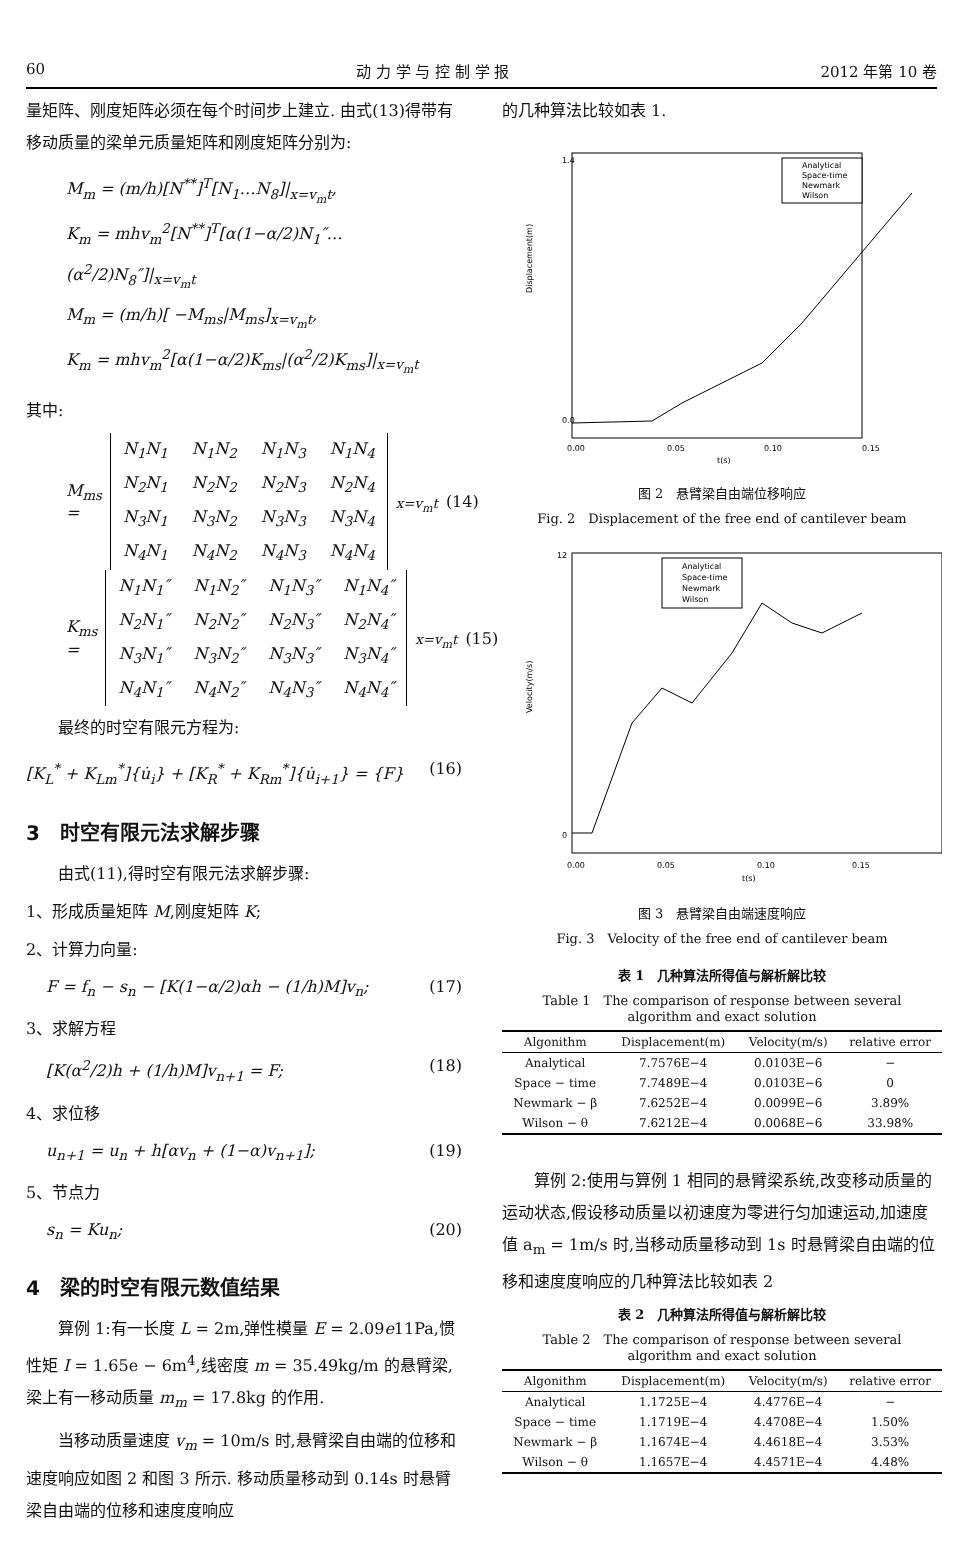60 动 力 学 与 控 制 学 报 2012 年第 10 卷
量矩阵、刚度矩阵必须在每个时间步上建立. 由式(13)得带有移动质量的梁单元质量矩阵和刚度矩阵分别为:
M<sub>m</sub> = (m/h)[N<sup>**</sup>]<sup>T</sup>[N<sub>1</sub>…N<sub>8</sub>]|<sub>x=v<sub>m</sub>t</sub>,
K<sub>m</sub> = mhv<sub>m</sub><sup>2</sup>[N<sup>**</sup>]<sup>T</sup>[α(1−α/2)N<sub>1</sub>″…(α<sup>2</sup>/2)N<sub>8</sub>″]|<sub>x=v<sub>m</sub>t</sub>
M<sub>m</sub> = (m/h)[ −M<sub>ms</sub>|M<sub>ms</sub>]<sub>x=v<sub>m</sub>t</sub>,
K<sub>m</sub> = mhv<sub>m</sub><sup>2</sup>[α(1−α/2)K<sub>ms</sub>|(α<sup>2</sup>/2)K<sub>ms</sub>]|<sub>x=v<sub>m</sub>t</sub>
其中:
M<sub>ms</sub> =
| N<sub>1</sub>N<sub>1</sub> | N<sub>1</sub>N<sub>2</sub> | N<sub>1</sub>N<sub>3</sub> | N<sub>1</sub>N<sub>4</sub> |
| N<sub>2</sub>N<sub>1</sub> | N<sub>2</sub>N<sub>2</sub> | N<sub>2</sub>N<sub>3</sub> | N<sub>2</sub>N<sub>4</sub> |
| N<sub>3</sub>N<sub>1</sub> | N<sub>3</sub>N<sub>2</sub> | N<sub>3</sub>N<sub>3</sub> | N<sub>3</sub>N<sub>4</sub> |
| N<sub>4</sub>N<sub>1</sub> | N<sub>4</sub>N<sub>2</sub> | N<sub>4</sub>N<sub>3</sub> | N<sub>4</sub>N<sub>4</sub> |
<sub>x=v<sub>m</sub>t</sub> (14)
K<sub>ms</sub> =
| N<sub>1</sub>N<sub>1</sub>″ | N<sub>1</sub>N<sub>2</sub>″ | N<sub>1</sub>N<sub>3</sub>″ | N<sub>1</sub>N<sub>4</sub>″ |
| N<sub>2</sub>N<sub>1</sub>″ | N<sub>2</sub>N<sub>2</sub>″ | N<sub>2</sub>N<sub>3</sub>″ | N<sub>2</sub>N<sub>4</sub>″ |
| N<sub>3</sub>N<sub>1</sub>″ | N<sub>3</sub>N<sub>2</sub>″ | N<sub>3</sub>N<sub>3</sub>″ | N<sub>3</sub>N<sub>4</sub>″ |
| N<sub>4</sub>N<sub>1</sub>″ | N<sub>4</sub>N<sub>2</sub>″ | N<sub>4</sub>N<sub>3</sub>″ | N<sub>4</sub>N<sub>4</sub>″ |
<sub>x=v<sub>m</sub>t</sub> (15)
最终的时空有限元方程为:
[K<sub>L</sub><sup>*</sup> + K<sub>Lm</sub><sup>*</sup>]{u̇<sub>i</sub>} + [K<sub>R</sub><sup>*</sup> + K<sub>Rm</sub><sup>*</sup>]{u̇<sub>i+1</sub>} = {F} (16)
3　时空有限元法求解步骤
由式(11),得时空有限元法求解步骤:
1、形成质量矩阵 M,刚度矩阵 K;
2、计算力向量:
F = f<sub>n</sub> − s<sub>n</sub> − [K(1−α/2)αh − (1/h)M]v<sub>n</sub>; (17)
3、求解方程
[K(α<sup>2</sup>/2)h + (1/h)M]v<sub>n+1</sub> = F; (18)
4、求位移
u<sub>n+1</sub> = u<sub>n</sub> + h[αv<sub>n</sub> + (1−α)v<sub>n+1</sub>]; (19)
5、节点力
s<sub>n</sub> = Ku<sub>n</sub>; (20)
4　梁的时空有限元数值结果
算例 1:有一长度 L = 2m,弹性模量 E = 2.09e11Pa,惯性矩 I = 1.65e − 6m<sup>4</sup>,线密度 m = 35.49kg/m 的悬臂梁,梁上有一移动质量 m<sub>m</sub> = 17.8kg 的作用.
当移动质量速度 v<sub>m</sub> = 10m/s 时,悬臂梁自由端的位移和速度响应如图 2 和图 3 所示. 移动质量移动到 0.14s 时悬臂梁自由端的位移和速度度响应
的几种算法比较如表 1.
Displacement(m)
1.4
0.0
0.00
0.05
0.10
0.15
t(s)
Analytical
Space-time
Newmark
Wilson
图 2　悬臂梁自由端位移响应
Fig. 2　Displacement of the free end of cantilever beam
Velocity(m/s)
12
0
0.00
0.05
0.10
0.15
t(s)
Analytical
Space-time
Newmark
Wilson
图 3　悬臂梁自由端速度响应
Fig. 3　Velocity of the free end of cantilever beam
表 1　几种算法所得值与解析解比较
Table 1　The comparison of response between several
algorithm and exact solution
| Algonithm | Displacement(m) | Velocity(m/s) | relative error |
| --- | --- | --- | --- |
| Analytical | 7.7576E−4 | 0.0103E−6 | − |
| Space − time | 7.7489E−4 | 0.0103E−6 | 0 |
| Newmark − β | 7.6252E−4 | 0.0099E−6 | 3.89% |
| Wilson − θ | 7.6212E−4 | 0.0068E−6 | 33.98% |
算例 2:使用与算例 1 相同的悬臂梁系统,改变移动质量的运动状态,假设移动质量以初速度为零进行匀加速运动,加速度值 a<sub>m</sub> = 1m/s 时,当移动质量移动到 1s 时悬臂梁自由端的位移和速度度响应的几种算法比较如表 2
表 2　几种算法所得值与解析解比较
Table 2　The comparison of response between several
algorithm and exact solution
| Algonithm | Displacement(m) | Velocity(m/s) | relative error |
| --- | --- | --- | --- |
| Analytical | 1.1725E−4 | 4.4776E−4 | − |
| Space − time | 1.1719E−4 | 4.4708E−4 | 1.50% |
| Newmark − β | 1.1674E−4 | 4.4618E−4 | 3.53% |
| Wilson − θ | 1.1657E−4 | 4.4571E−4 | 4.48% |